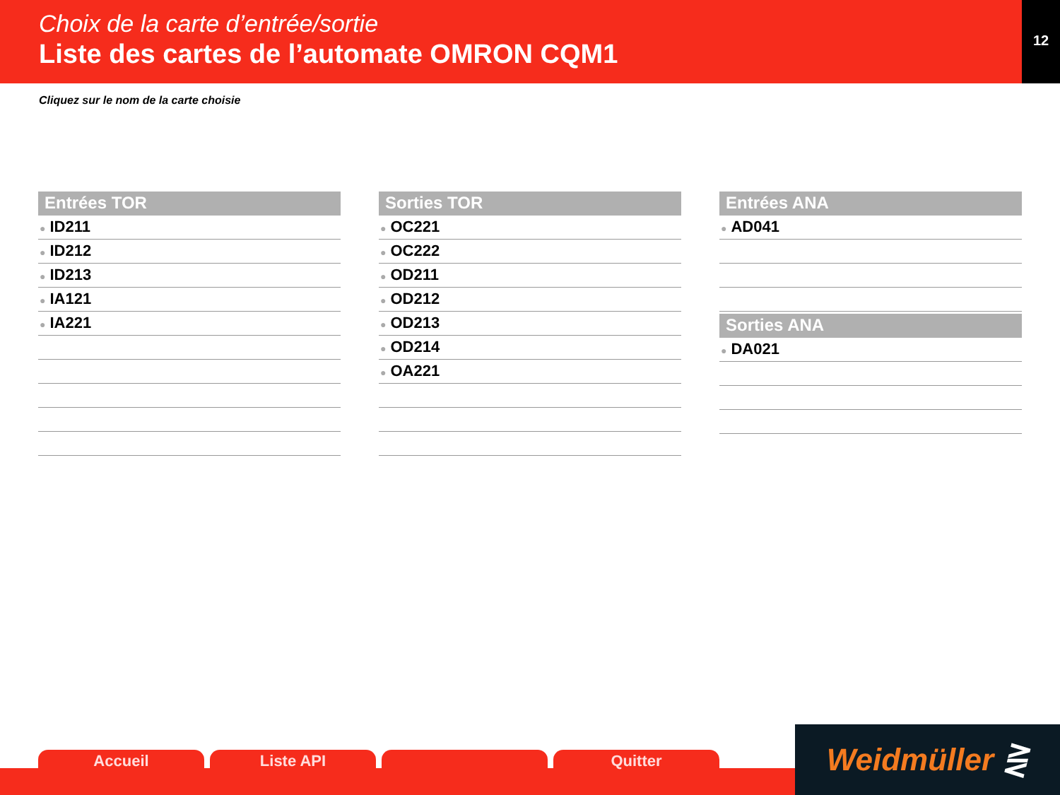Choix de la carte d’entrée/sortie
Liste des cartes de l’automate OMRON CQM1
12
Cliquez sur le nom de la carte choisie
Entrées TOR
● ID211
● ID212
● ID213
● IA121
● IA221
Sorties TOR
● OC221
● OC222
● OD211
● OD212
● OD213
● OD214
● OA221
Entrées ANA
● AD041
Sorties ANA
● DA021
Accueil Liste API Quitter
Weidmüller ⋛